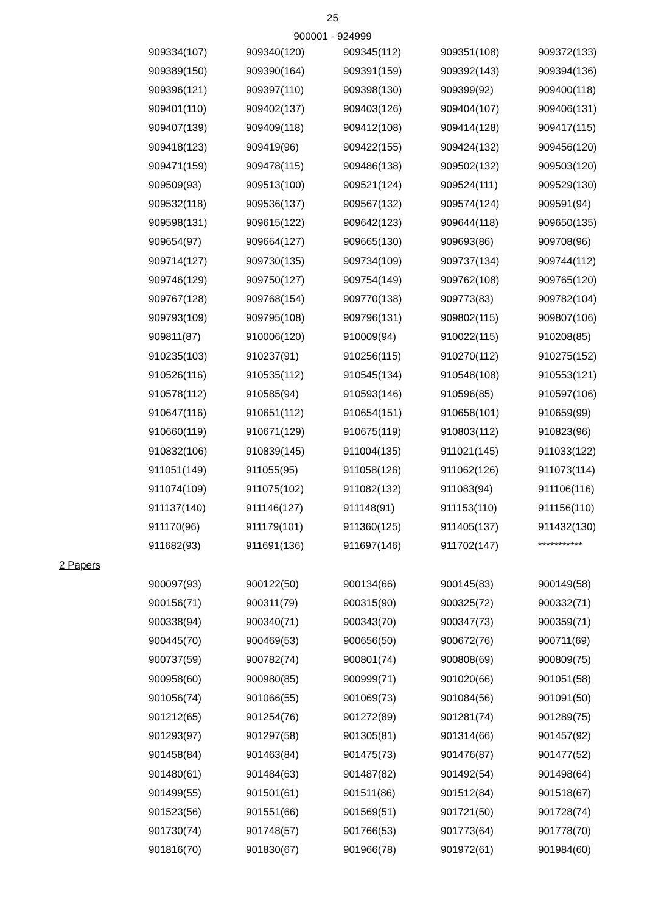25
900001 - 924999
| 909334(107) | 909340(120) | 909345(112) | 909351(108) | 909372(133) |
| 909389(150) | 909390(164) | 909391(159) | 909392(143) | 909394(136) |
| 909396(121) | 909397(110) | 909398(130) | 909399(92) | 909400(118) |
| 909401(110) | 909402(137) | 909403(126) | 909404(107) | 909406(131) |
| 909407(139) | 909409(118) | 909412(108) | 909414(128) | 909417(115) |
| 909418(123) | 909419(96) | 909422(155) | 909424(132) | 909456(120) |
| 909471(159) | 909478(115) | 909486(138) | 909502(132) | 909503(120) |
| 909509(93) | 909513(100) | 909521(124) | 909524(111) | 909529(130) |
| 909532(118) | 909536(137) | 909567(132) | 909574(124) | 909591(94) |
| 909598(131) | 909615(122) | 909642(123) | 909644(118) | 909650(135) |
| 909654(97) | 909664(127) | 909665(130) | 909693(86) | 909708(96) |
| 909714(127) | 909730(135) | 909734(109) | 909737(134) | 909744(112) |
| 909746(129) | 909750(127) | 909754(149) | 909762(108) | 909765(120) |
| 909767(128) | 909768(154) | 909770(138) | 909773(83) | 909782(104) |
| 909793(109) | 909795(108) | 909796(131) | 909802(115) | 909807(106) |
| 909811(87) | 910006(120) | 910009(94) | 910022(115) | 910208(85) |
| 910235(103) | 910237(91) | 910256(115) | 910270(112) | 910275(152) |
| 910526(116) | 910535(112) | 910545(134) | 910548(108) | 910553(121) |
| 910578(112) | 910585(94) | 910593(146) | 910596(85) | 910597(106) |
| 910647(116) | 910651(112) | 910654(151) | 910658(101) | 910659(99) |
| 910660(119) | 910671(129) | 910675(119) | 910803(112) | 910823(96) |
| 910832(106) | 910839(145) | 911004(135) | 911021(145) | 911033(122) |
| 911051(149) | 911055(95) | 911058(126) | 911062(126) | 911073(114) |
| 911074(109) | 911075(102) | 911082(132) | 911083(94) | 911106(116) |
| 911137(140) | 911146(127) | 911148(91) | 911153(110) | 911156(110) |
| 911170(96) | 911179(101) | 911360(125) | 911405(137) | 911432(130) |
| 911682(93) | 911691(136) | 911697(146) | 911702(147) | *********** |
2 Papers
| 900097(93) | 900122(50) | 900134(66) | 900145(83) | 900149(58) |
| 900156(71) | 900311(79) | 900315(90) | 900325(72) | 900332(71) |
| 900338(94) | 900340(71) | 900343(70) | 900347(73) | 900359(71) |
| 900445(70) | 900469(53) | 900656(50) | 900672(76) | 900711(69) |
| 900737(59) | 900782(74) | 900801(74) | 900808(69) | 900809(75) |
| 900958(60) | 900980(85) | 900999(71) | 901020(66) | 901051(58) |
| 901056(74) | 901066(55) | 901069(73) | 901084(56) | 901091(50) |
| 901212(65) | 901254(76) | 901272(89) | 901281(74) | 901289(75) |
| 901293(97) | 901297(58) | 901305(81) | 901314(66) | 901457(92) |
| 901458(84) | 901463(84) | 901475(73) | 901476(87) | 901477(52) |
| 901480(61) | 901484(63) | 901487(82) | 901492(54) | 901498(64) |
| 901499(55) | 901501(61) | 901511(86) | 901512(84) | 901518(67) |
| 901523(56) | 901551(66) | 901569(51) | 901721(50) | 901728(74) |
| 901730(74) | 901748(57) | 901766(53) | 901773(64) | 901778(70) |
| 901816(70) | 901830(67) | 901966(78) | 901972(61) | 901984(60) |